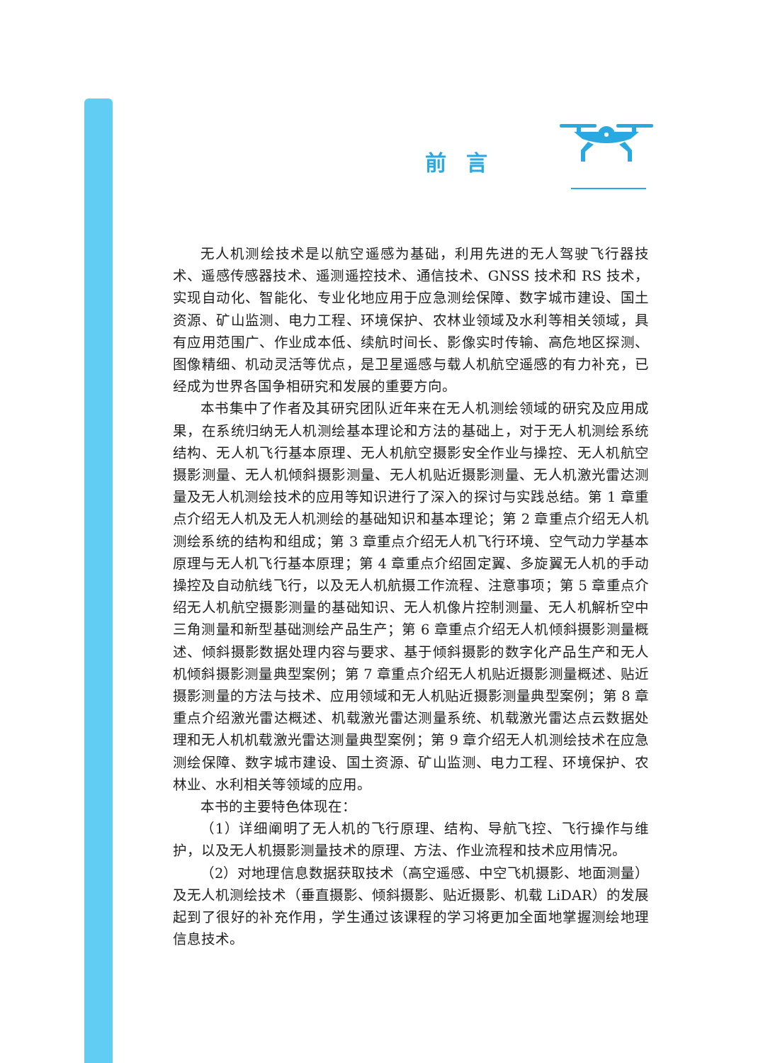前言
无人机测绘技术是以航空遥感为基础，利用先进的无人驾驶飞行器技术、遥感传感器技术、遥测遥控技术、通信技术、GNSS 技术和 RS 技术，实现自动化、智能化、专业化地应用于应急测绘保障、数字城市建设、国土资源、矿山监测、电力工程、环境保护、农林业领域及水利等相关领域，具有应用范围广、作业成本低、续航时间长、影像实时传输、高危地区探测、图像精细、机动灵活等优点，是卫星遥感与载人机航空遥感的有力补充，已经成为世界各国争相研究和发展的重要方向。
本书集中了作者及其研究团队近年来在无人机测绘领域的研究及应用成果，在系统归纳无人机测绘基本理论和方法的基础上，对于无人机测绘系统结构、无人机飞行基本原理、无人机航空摄影安全作业与操控、无人机航空摄影测量、无人机倾斜摄影测量、无人机贴近摄影测量、无人机激光雷达测量及无人机测绘技术的应用等知识进行了深入的探讨与实践总结。第 1 章重点介绍无人机及无人机测绘的基础知识和基本理论；第 2 章重点介绍无人机测绘系统的结构和组成；第 3 章重点介绍无人机飞行环境、空气动力学基本原理与无人机飞行基本原理；第 4 章重点介绍固定翼、多旋翼无人机的手动操控及自动航线飞行，以及无人机航摄工作流程、注意事项；第 5 章重点介绍无人机航空摄影测量的基础知识、无人机像片控制测量、无人机解析空中三角测量和新型基础测绘产品生产；第 6 章重点介绍无人机倾斜摄影测量概述、倾斜摄影数据处理内容与要求、基于倾斜摄影的数字化产品生产和无人机倾斜摄影测量典型案例；第 7 章重点介绍无人机贴近摄影测量概述、贴近摄影测量的方法与技术、应用领域和无人机贴近摄影测量典型案例；第 8 章重点介绍激光雷达概述、机载激光雷达测量系统、机载激光雷达点云数据处理和无人机机载激光雷达测量典型案例；第 9 章介绍无人机测绘技术在应急测绘保障、数字城市建设、国土资源、矿山监测、电力工程、环境保护、农林业、水利相关等领域的应用。
本书的主要特色体现在：
（1）详细阐明了无人机的飞行原理、结构、导航飞控、飞行操作与维护，以及无人机摄影测量技术的原理、方法、作业流程和技术应用情况。
（2）对地理信息数据获取技术（高空遥感、中空飞机摄影、地面测量）及无人机测绘技术（垂直摄影、倾斜摄影、贴近摄影、机载 LiDAR）的发展起到了很好的补充作用，学生通过该课程的学习将更加全面地掌握测绘地理信息技术。